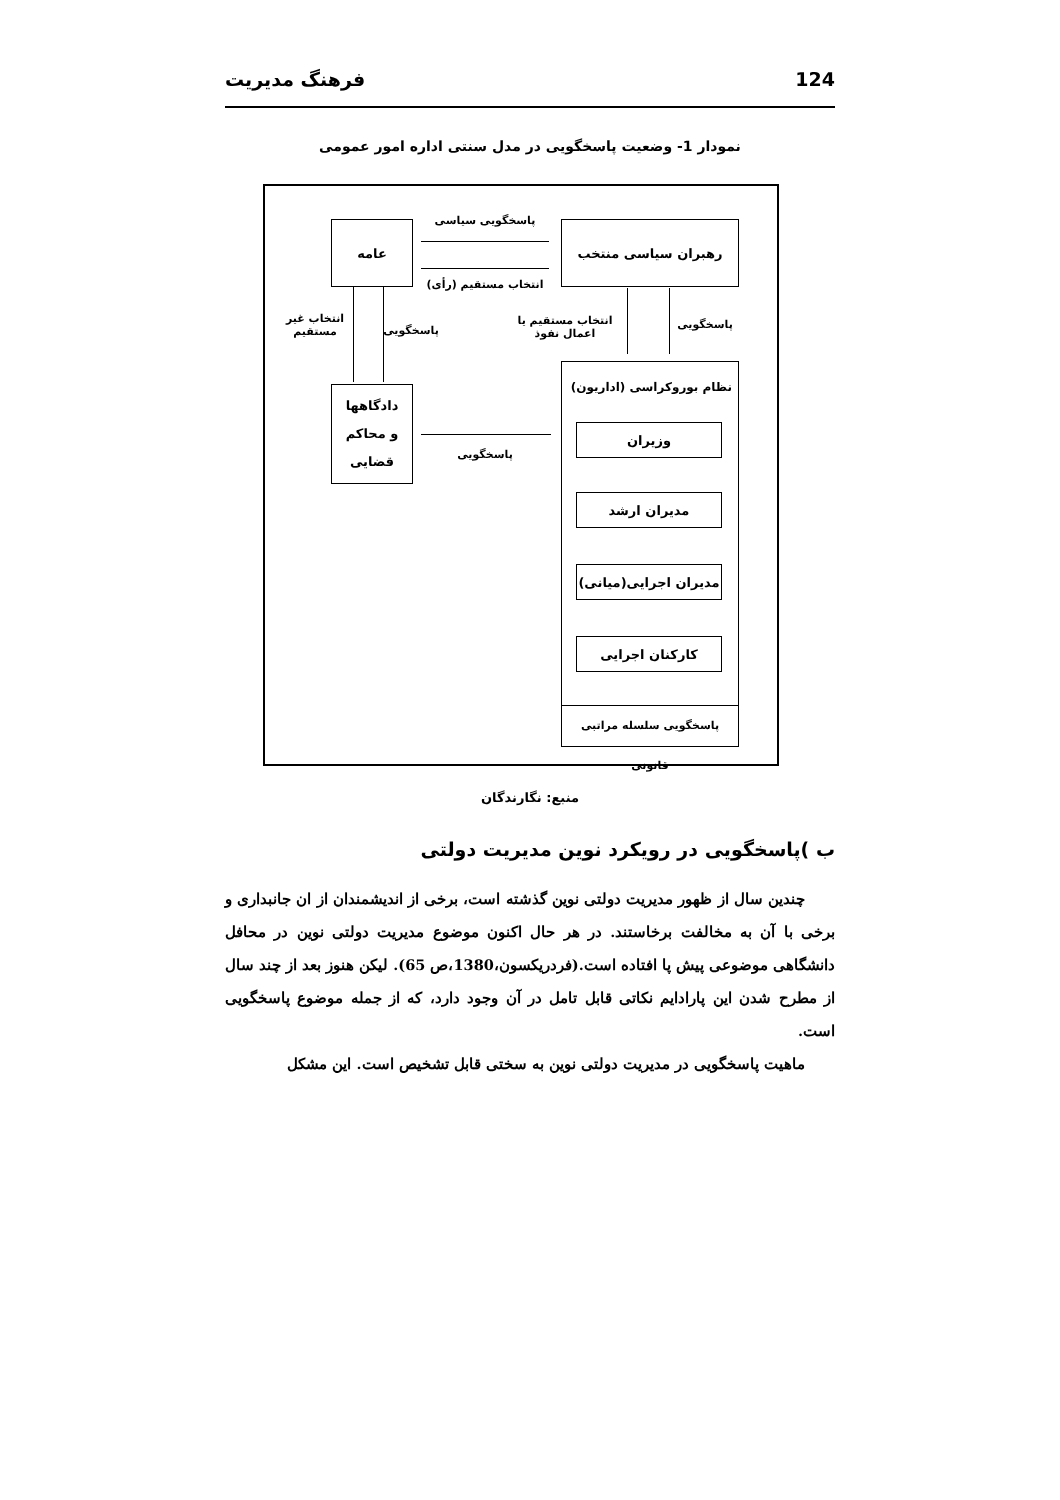124 فرهنگ مدیریت
نمودار 1- وضعیت پاسخگویی در مدل سنتی اداره امور عمومی
عامه رهبران سیاسی منتخب
پاسخگویی سیاسی
انتخاب مستقیم (رأی)
انتخاب غیر مستقیم
پاسخگویی
انتخاب مستقیم یا اعمال نفوذ
پاسخگویی
دادگاهها
و محاکم
قضایی
پاسخگویی
نظام بوروکراسی (اداریون)
وزیران
مدیران ارشد
مدیران اجرایی(میانی)
کارکنان اجرایی
پاسخگویی سلسله مراتبی قانونی
منبع: نگارندگان
ب )پاسخگویی در رویکرد نوین مدیریت دولتی
چندین سال از ظهور مدیریت دولتی نوین گذشته است، برخی از اندیشمندان از ان جانبداری و برخی با آن به مخالفت برخاستند. در هر حال اکنون موضوع مدیریت دولتی نوین در محافل دانشگاهی موضوعی پیش پا افتاده است.(فردریکسون،1380،ص 65). لیکن هنوز بعد از چند سال از مطرح شدن این پارادایم نکاتی قابل تامل در آن وجود دارد، که از جمله موضوع پاسخگویی است.
ماهیت پاسخگویی در مدیریت دولتی نوین به سختی قابل تشخیص است. این مشکل